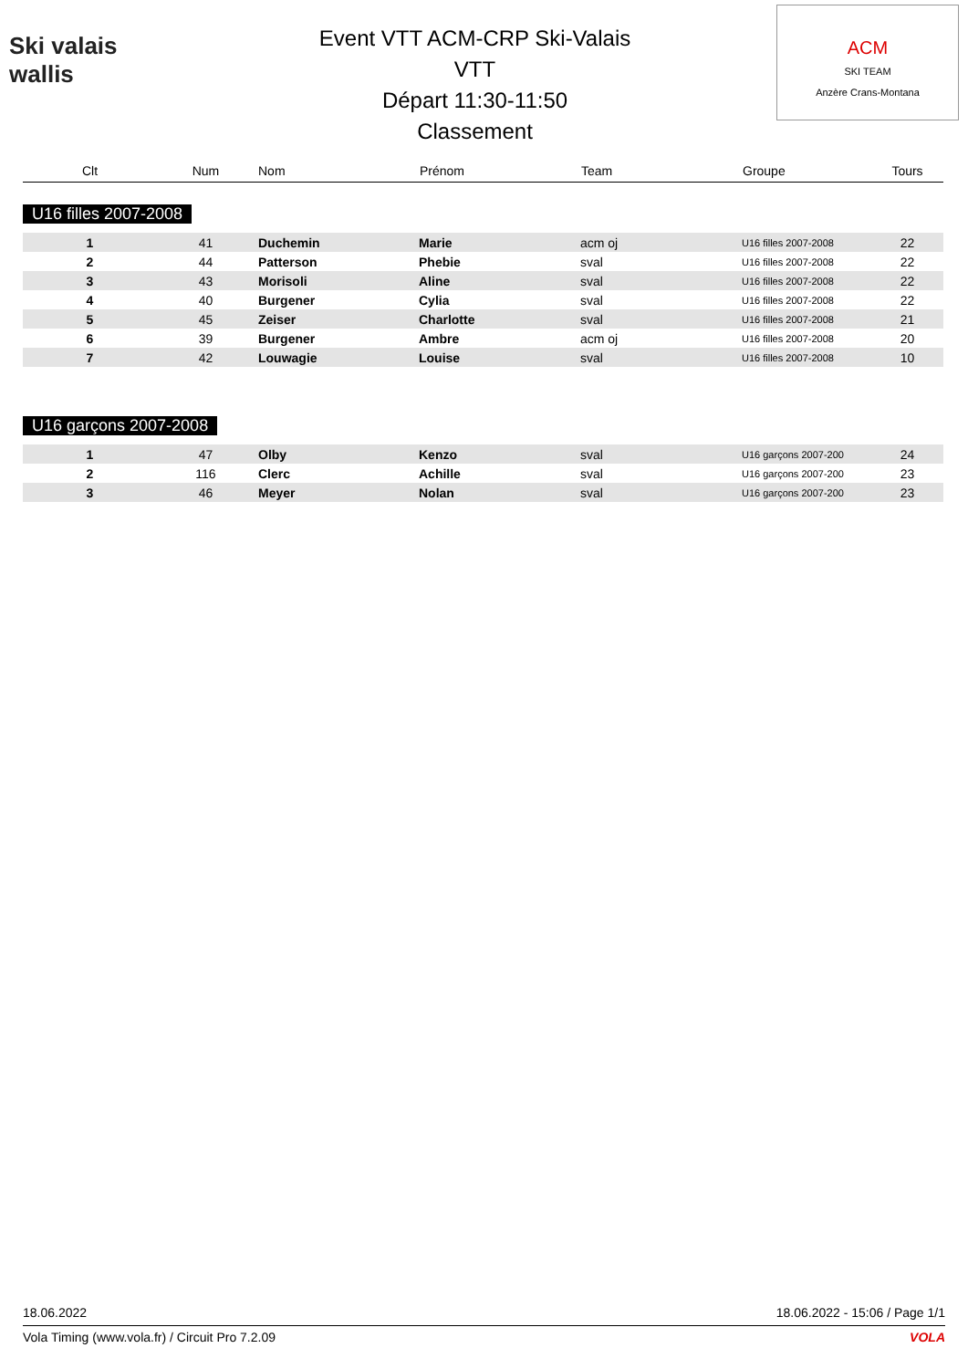Ski valais wallis
Event VTT ACM-CRP Ski-Valais
VTT
Départ 11:30-11:50
Classement
ACM
SKI TEAM
Anzère Crans-Montana
| Clt | Num | Nom | Prénom | Team | Groupe | Tours |
| --- | --- | --- | --- | --- | --- | --- |
| U16 filles 2007-2008 | | | | | | |
| 1 | 41 | Duchemin | Marie | acm oj | U16 filles 2007-2008 | 22 |
| 2 | 44 | Patterson | Phebie | sval | U16 filles 2007-2008 | 22 |
| 3 | 43 | Morisoli | Aline | sval | U16 filles 2007-2008 | 22 |
| 4 | 40 | Burgener | Cylia | sval | U16 filles 2007-2008 | 22 |
| 5 | 45 | Zeiser | Charlotte | sval | U16 filles 2007-2008 | 21 |
| 6 | 39 | Burgener | Ambre | acm oj | U16 filles 2007-2008 | 20 |
| 7 | 42 | Louwagie | Louise | sval | U16 filles 2007-2008 | 10 |
| U16 garçons 2007-2008 | | | | | | |
| 1 | 47 | Olby | Kenzo | sval | U16 garçons 2007-200 | 24 |
| 2 | 116 | Clerc | Achille | sval | U16 garçons 2007-200 | 23 |
| 3 | 46 | Meyer | Nolan | sval | U16 garçons 2007-200 | 23 |
18.06.2022 18.06.2022 - 15:06 / Page 1/1
Vola Timing (www.vola.fr) / Circuit Pro 7.2.09 VOLA